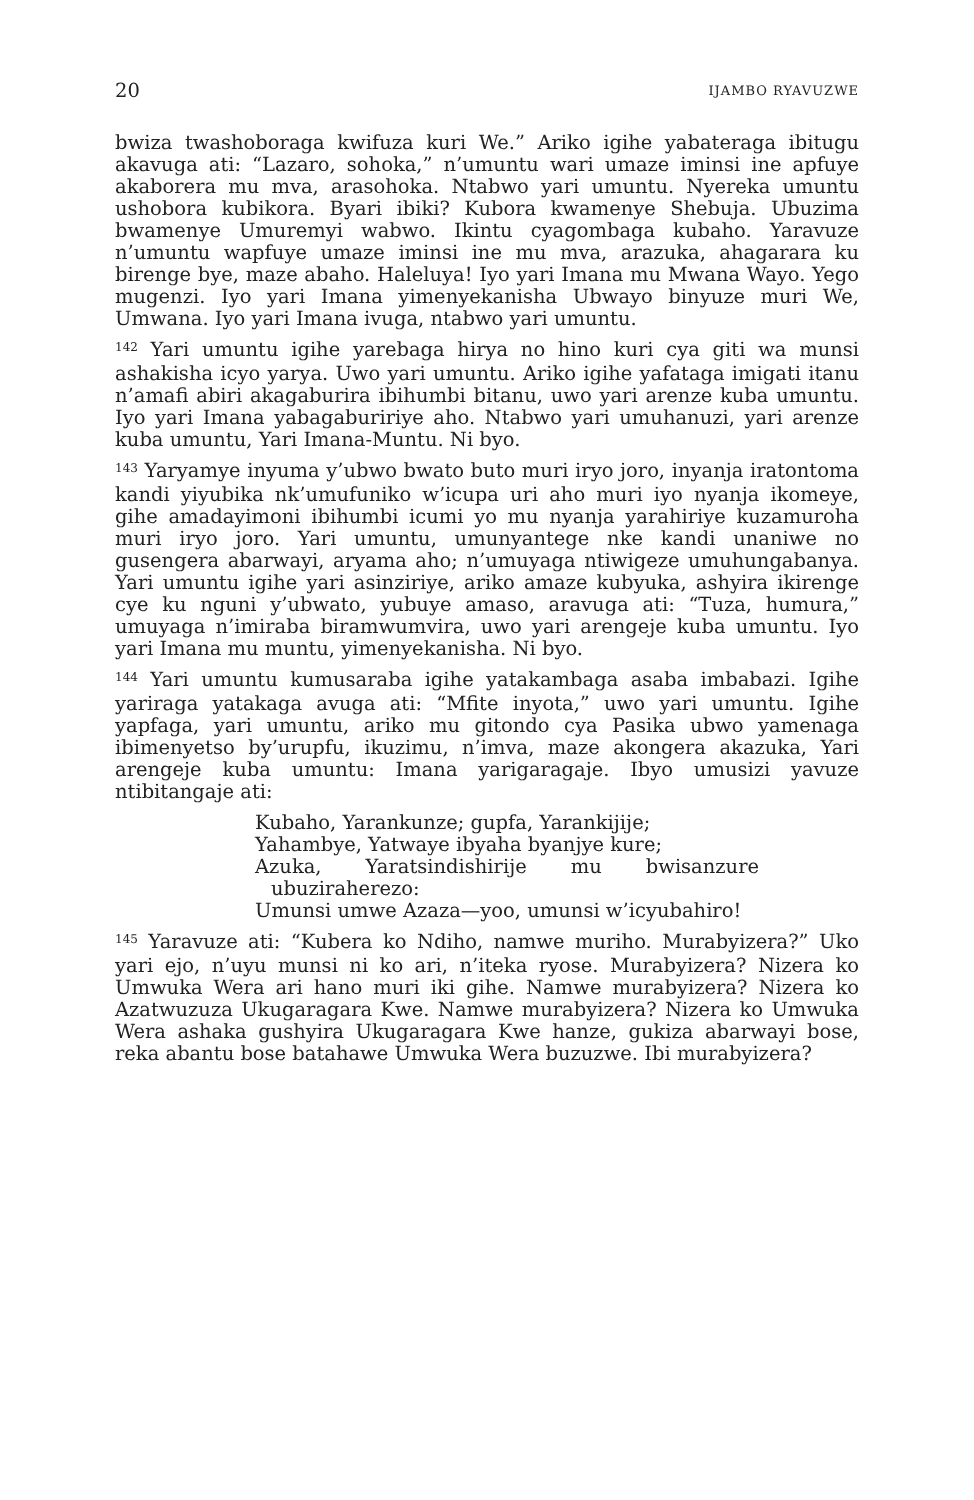20 IJAMBO RYAVUZWE
bwiza twashoboraga kwifuza kuri We.” Ariko igihe yabateraga ibitugu akavuga ati: “Lazaro, sohoka,” n’umuntu wari umaze iminsi ine apfuye akaborera mu mva, arasohoka. Ntabwo yari umuntu. Nyereka umuntu ushobora kubikora. Byari ibiki? Kubora kwamenye Shebuja. Ubuzima bwamenye Umuremyi wabwo. Ikintu cyagombaga kubaho. Yaravuze n’umuntu wapfuye umaze iminsi ine mu mva, arazuka, ahagarara ku birenge bye, maze abaho. Haleluya! Iyo yari Imana mu Mwana Wayo. Yego mugenzi. Iyo yari Imana yimenyekanisha Ubwayo binyuze muri We, Umwana. Iyo yari Imana ivuga, ntabwo yari umuntu.
<sup>142</sup> Yari umuntu igihe yarebaga hirya no hino kuri cya giti wa munsi ashakisha icyo yarya. Uwo yari umuntu. Ariko igihe yafataga imigati itanu n’amafi abiri akagaburira ibihumbi bitanu, uwo yari arenze kuba umuntu. Iyo yari Imana yabagabuririye aho. Ntabwo yari umuhanuzi, yari arenze kuba umuntu, Yari Imana-Muntu. Ni byo.
<sup>143</sup> Yaryamye inyuma y’ubwo bwato buto muri iryo joro, inyanja iratontoma kandi yiyubika nk’umufuniko w’icupa uri aho muri iyo nyanja ikomeye, gihe amadayimoni ibihumbi icumi yo mu nyanja yarahiriye kuzamuroha muri iryo joro. Yari umuntu, umunyantege nke kandi unaniwe no gusengera abarwayi, aryama aho; n’umuyaga ntiwigeze umuhungabanya. Yari umuntu igihe yari asinziriye, ariko amaze kubyuka, ashyira ikirenge cye ku nguni y’ubwato, yubuye amaso, aravuga ati: “Tuza, humura,” umuyaga n’imiraba biramwumvira, uwo yari arengeje kuba umuntu. Iyo yari Imana mu muntu, yimenyekanisha. Ni byo.
<sup>144</sup> Yari umuntu kumusaraba igihe yatakambaga asaba imbabazi. Igihe yariraga yatakaga avuga ati: “Mfite inyota,” uwo yari umuntu. Igihe yapfaga, yari umuntu, ariko mu gitondo cya Pasika ubwo yamenaga ibimenyetso by’urupfu, ikuzimu, n’imva, maze akongera akazuka, Yari arengeje kuba umuntu: Imana yarigaragaje. Ibyo umusizi yavuze ntibitangaje ati:
Kubaho, Yarankunze; gupfa, Yarankijije;
Yahambye, Yatwaye ibyaha byanjye kure;
Azuka, Yaratsindishirije mu bwisanzure ubuziraherezo:
Umunsi umwe Azaza—yoo, umunsi w’icyubahiro!
<sup>145</sup> Yaravuze ati: “Kubera ko Ndiho, namwe muriho. Murabyizera?” Uko yari ejo, n’uyu munsi ni ko ari, n’iteka ryose. Murabyizera? Nizera ko Umwuka Wera ari hano muri iki gihe. Namwe murabyizera? Nizera ko Azatwuzuza Ukugaragara Kwe. Namwe murabyizera? Nizera ko Umwuka Wera ashaka gushyira Ukugaragara Kwe hanze, gukiza abarwayi bose, reka abantu bose batahawe Umwuka Wera buzuzwe. Ibi murabyizera?